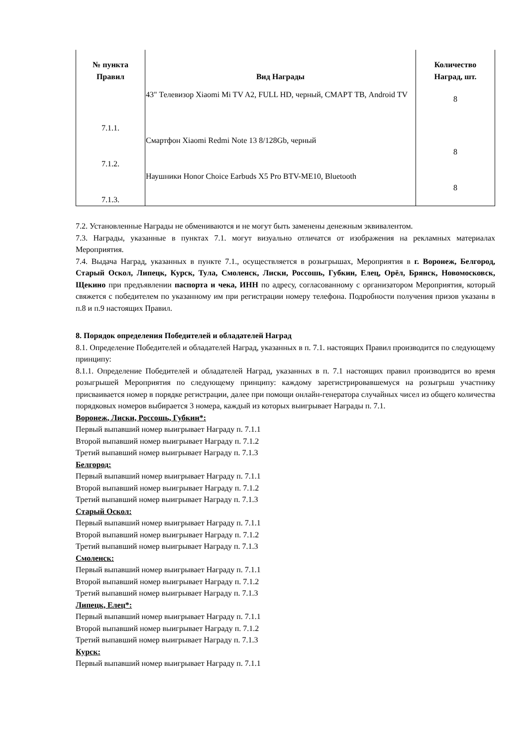| № пункта Правил | Вид Награды | Количество Наград, шт. |
| --- | --- | --- |
| 7.1.1. | 43" Телевизор Xiaomi Mi TV A2, FULL HD, черный, СМАРТ ТВ, Android TV | 8 |
| 7.1.2. | Смартфон Xiaomi Redmi Note 13 8/128Gb, черный | 8 |
| 7.1.3. | Наушники Honor Choice Earbuds X5 Pro BTV-ME10, Bluetooth | 8 |
7.2. Установленные Награды не обмениваются и не могут быть заменены денежным эквивалентом.
7.3. Награды, указанные в пунктах 7.1. могут визуально отличатся от изображения на рекламных материалах Мероприятия.
7.4. Выдача Наград, указанных в пункте 7.1., осуществляется в розыгрышах, Мероприятия в г. Воронеж, Белгород, Старый Оскол, Липецк, Курск, Тула, Смоленск, Лиски, Россошь, Губкин, Елец, Орёл, Брянск, Новомосковск, Щекино при предъявлении паспорта и чека, ИНН по адресу, согласованному с организатором Мероприятия, который свяжется с победителем по указанному им при регистрации номеру телефона. Подробности получения призов указаны в п.8 и п.9 настоящих Правил.
8. Порядок определения Победителей и обладателей Наград
8.1. Определение Победителей и обладателей Наград, указанных в п. 7.1. настоящих Правил производится по следующему принципу:
8.1.1. Определение Победителей и обладателей Наград, указанных в п. 7.1 настоящих правил производится во время розыгрышей Мероприятия по следующему принципу: каждому зарегистрировавшемуся на розыгрыш участнику присваивается номер в порядке регистрации, далее при помощи онлайн-генератора случайных чисел из общего количества порядковых номеров выбирается 3 номера, каждый из которых выигрывает Награды п. 7.1.
Воронеж, Лиски, Россошь, Губкин*:
Первый выпавший номер выигрывает Награду п. 7.1.1
Второй выпавший номер выигрывает Награду п. 7.1.2
Третий выпавший номер выигрывает Награду п. 7.1.3
Белгород:
Первый выпавший номер выигрывает Награду п. 7.1.1
Второй выпавший номер выигрывает Награду п. 7.1.2
Третий выпавший номер выигрывает Награду п. 7.1.3
Старый Оскол:
Первый выпавший номер выигрывает Награду п. 7.1.1
Второй выпавший номер выигрывает Награду п. 7.1.2
Третий выпавший номер выигрывает Награду п. 7.1.3
Смоленск:
Первый выпавший номер выигрывает Награду п. 7.1.1
Второй выпавший номер выигрывает Награду п. 7.1.2
Третий выпавший номер выигрывает Награду п. 7.1.3
Липецк, Елец*:
Первый выпавший номер выигрывает Награду п. 7.1.1
Второй выпавший номер выигрывает Награду п. 7.1.2
Третий выпавший номер выигрывает Награду п. 7.1.3
Курск:
Первый выпавший номер выигрывает Награду п. 7.1.1